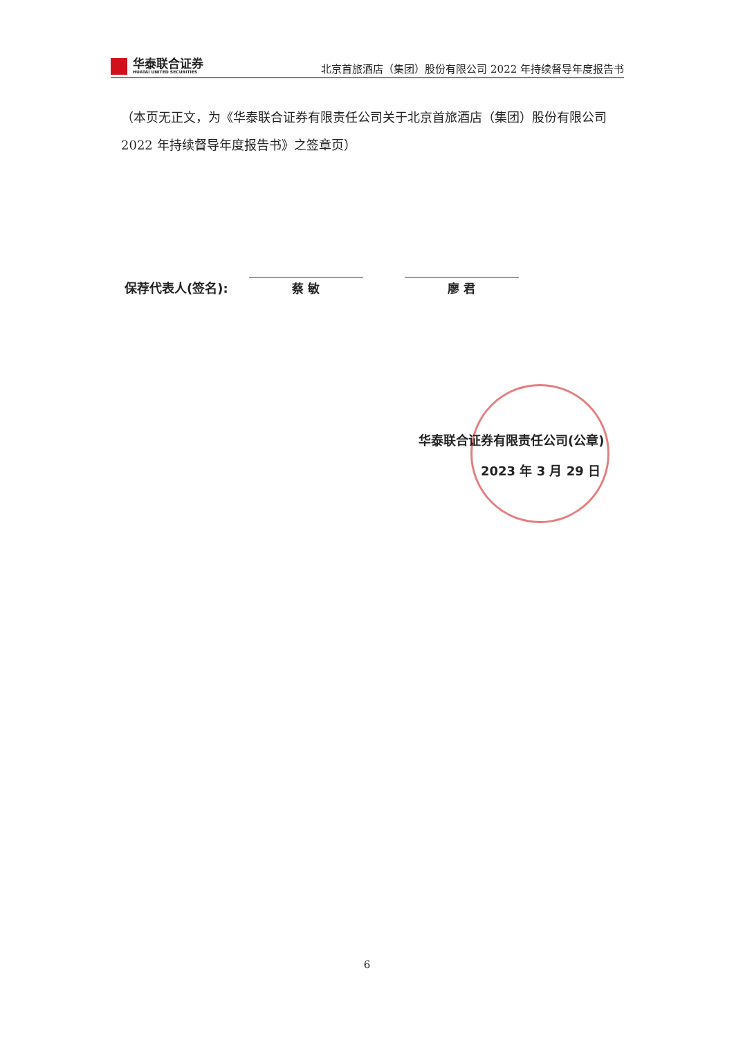华泰联合证券
HUATAI UNITED SECURITIES
北京首旅酒店（集团）股份有限公司 2022 年持续督导年度报告书
（本页无正文，为《华泰联合证券有限责任公司关于北京首旅酒店（集团）股份有限公司 2022 年持续督导年度报告书》之签章页）
保荐代表人(签名):
蔡 敏
廖 君
华泰联合证券有限责任公司(公章)
2023 年 3 月 29 日
6